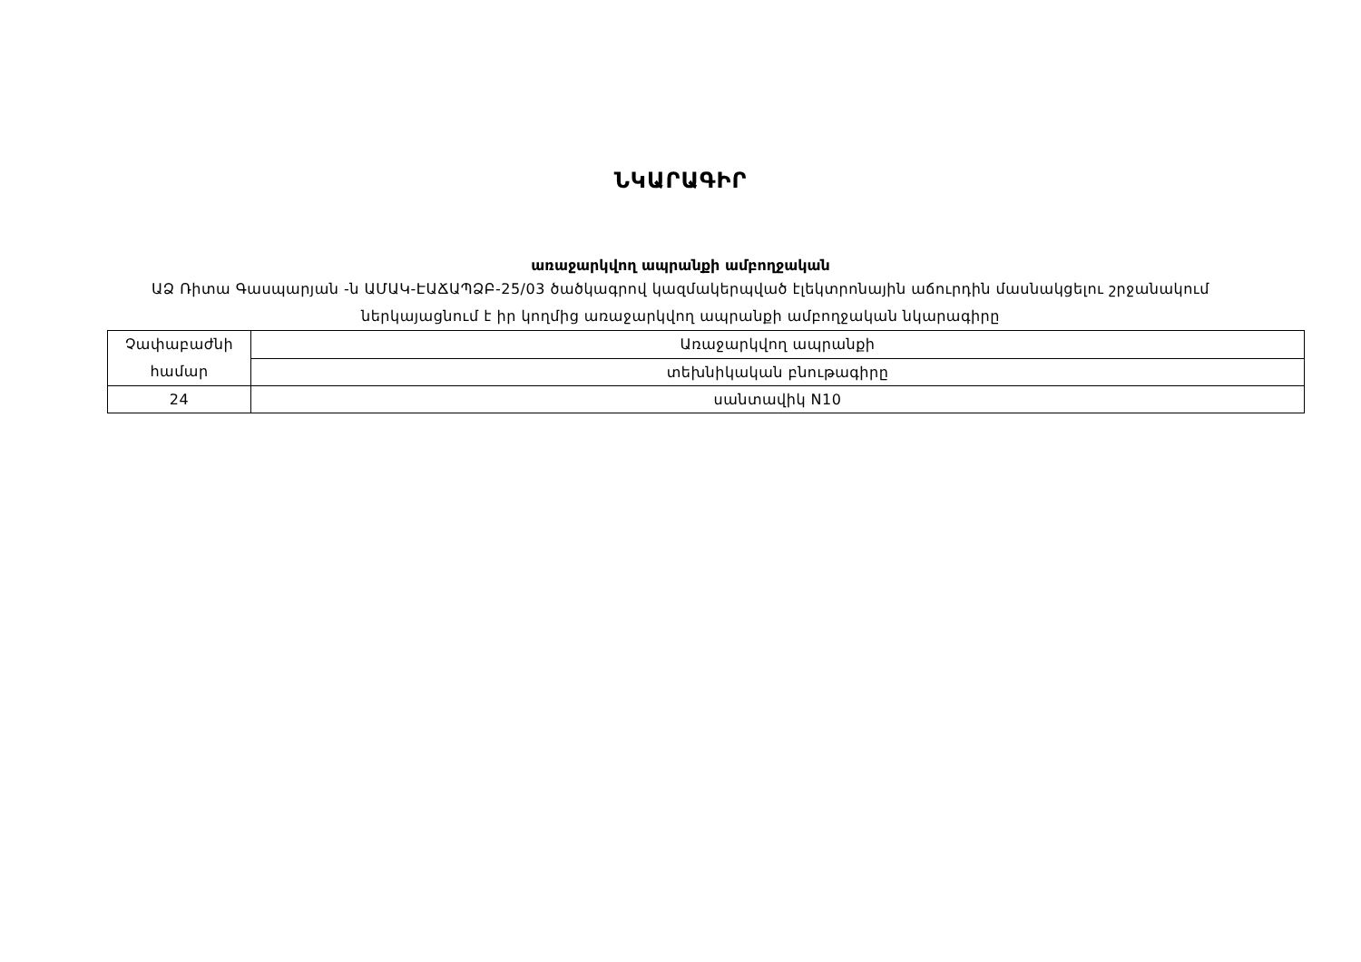ՆԿԱՐԱԳԻՐ
առաջարկվող ապրանքի ամբողջական
ԱՁ Ռիտա Գասպարյան -ն ԱՄԱԿ-ԷԱՃԱՊՁԲ-25/03 ծածկագրով կազմակերպված էլեկտրոնային աճուրդին մասնակցելու շրջանակում ներկայացնում է իր կողմից առաջարկվող ապրանքի ամբողջական նկարագիրը
| Չափաբաժնի համար | Առաջարկվող ապրանքի |
| | տեխնիկական բնութագիրը |
| 24 | սանտավիկ N10 |